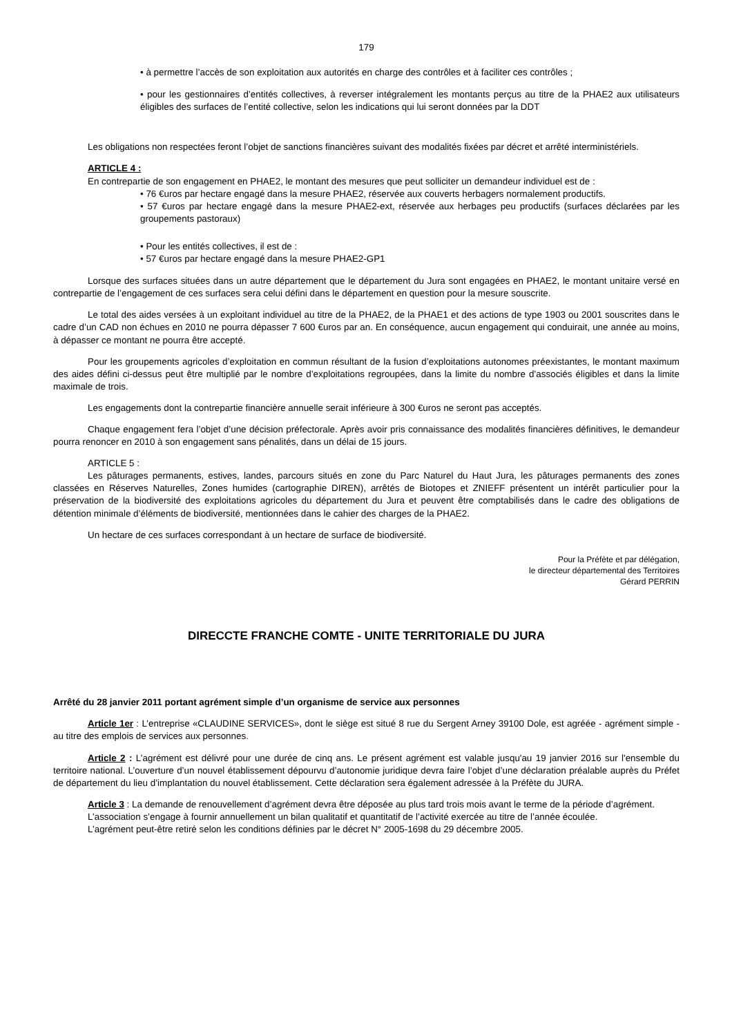179
• à permettre l’accès de son exploitation aux autorités en charge des contrôles et à faciliter ces contrôles ;
• pour les gestionnaires d’entités collectives, à reverser intégralement les montants perçus au titre de la PHAE2 aux utilisateurs éligibles des surfaces de l’entité collective, selon les indications qui lui seront données par la DDT
Les obligations non respectées feront l’objet de sanctions financières suivant des modalités fixées par décret et arrêté interministériels.
ARTICLE 4 :
En contrepartie de son engagement en PHAE2, le montant des mesures que peut solliciter un demandeur individuel est de :
• 76 €uros par hectare engagé dans la mesure PHAE2, réservée aux couverts herbagers normalement productifs.
• 57 €uros par hectare engagé dans la mesure PHAE2-ext, réservée aux herbages peu productifs (surfaces déclarées par les groupements pastoraux)
• Pour les entités collectives, il est de :
• 57 €uros par hectare engagé dans la mesure PHAE2-GP1
Lorsque des surfaces situées dans un autre département que le département du Jura sont engagées en PHAE2, le montant unitaire versé en contrepartie de l’engagement de ces surfaces sera celui défini dans le département en question pour la mesure souscrite.
Le total des aides versées à un exploitant individuel au titre de la PHAE2, de la PHAE1 et des actions de type 1903 ou 2001 souscrites dans le cadre d’un CAD non échues en 2010 ne pourra dépasser 7 600 €uros par an. En conséquence, aucun engagement qui conduirait, une année au moins, à dépasser ce montant ne pourra être accepté.
Pour les groupements agricoles d’exploitation en commun résultant de la fusion d’exploitations autonomes préexistantes, le montant maximum des aides défini ci-dessus peut être multiplié par le nombre d’exploitations regroupées, dans la limite du nombre d’associés éligibles et dans la limite maximale de trois.
Les engagements dont la contrepartie financière annuelle serait inférieure à 300 €uros ne seront pas acceptés.
Chaque engagement fera l’objet d’une décision préfectorale. Après avoir pris connaissance des modalités financières définitives, le demandeur pourra renoncer en 2010 à son engagement sans pénalités, dans un délai de 15 jours.
ARTICLE 5 :
Les pâturages permanents, estives, landes, parcours situés en zone du Parc Naturel du Haut Jura, les pâturages permanents des zones classées en Réserves Naturelles, Zones humides (cartographie DIREN), arrêtés de Biotopes et ZNIEFF présentent un intérêt particulier pour la préservation de la biodiversité des exploitations agricoles du département du Jura et peuvent être comptabilisés dans le cadre des obligations de détention minimale d’éléments de biodiversité, mentionnées dans le cahier des charges de la PHAE2.
Un hectare de ces surfaces correspondant à un hectare de surface de biodiversité.
Pour la Préfète et par délégation,
le directeur départemental des Territoires
Gérard PERRIN
DIRECCTE FRANCHE COMTE - UNITE TERRITORIALE DU JURA
Arrêté du 28 janvier 2011 portant agrément simple d’un organisme de service aux personnes
Article 1er : L’entreprise «CLAUDINE SERVICES», dont le siège est situé 8 rue du Sergent Arney 39100 Dole, est agréée - agrément simple - au titre des emplois de services aux personnes.
Article 2 : L’agrément est délivré pour une durée de cinq ans. Le présent agrément est valable jusqu'au 19 janvier 2016 sur l'ensemble du territoire national. L’ouverture d’un nouvel établissement dépourvu d’autonomie juridique devra faire l’objet d’une déclaration préalable auprès du Préfet de département du lieu d’implantation du nouvel établissement. Cette déclaration sera également adressée à la Préfète du JURA.
Article 3 : La demande de renouvellement d’agrément devra être déposée au plus tard trois mois avant le terme de la période d’agrément.
L’association s’engage à fournir annuellement un bilan qualitatif et quantitatif de l’activité exercée au titre de l’année écoulée.
L’agrément peut-être retiré selon les conditions définies par le décret N° 2005-1698 du 29 décembre 2005.